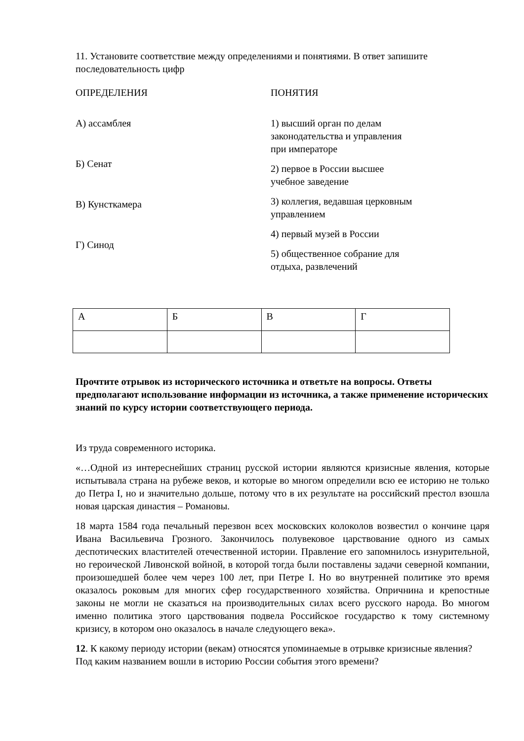11. Установите соответствие между определениями и понятиями. В ответ запишите последовательность цифр
ОПРЕДЕЛЕНИЯ
А) ассамблея
Б) Сенат
В) Кунсткамера
Г) Синод
ПОНЯТИЯ
1) высший орган по делам законодательства и управления при императоре
2) первое в России высшее учебное заведение
3) коллегия, ведавшая церковным управлением
4) первый музей в России
5) общественное собрание для отдыха, развлечений
| А | Б | В | Г |
Прочтите отрывок из исторического источника и ответьте на вопросы. Ответы предполагают использование информации из источника, а также применение исторических знаний по курсу истории соответствующего периода.
Из труда современного историка.
«…Одной из интереснейших страниц русской истории являются кризисные явления, которые испытывала страна на рубеже веков, и которые во многом определили всю ее историю не только до Петра I, но и значительно дольше, потому что в их результате на российский престол взошла новая царская династия – Романовы.
18 марта 1584 года печальный перезвон всех московских колоколов возвестил о кончине царя Ивана Васильевича Грозного. Закончилось полувековое царствование одного из самых деспотических властителей отечественной истории. Правление его запомнилось изнурительной, но героической Ливонской войной, в которой тогда были поставлены задачи северной компании, произошедшей более чем через 100 лет, при Петре I. Но во внутренней политике это время оказалось роковым для многих сфер государственного хозяйства. Опричнина и крепостные законы не могли не сказаться на производительных силах всего русского народа. Во многом именно политика этого царствования подвела Российское государство к тому системному кризису, в котором оно оказалось в начале следующего века».
12. К какому периоду истории (векам) относятся упоминаемые в отрывке кризисные явления? Под каким названием вошли в историю России события этого времени?